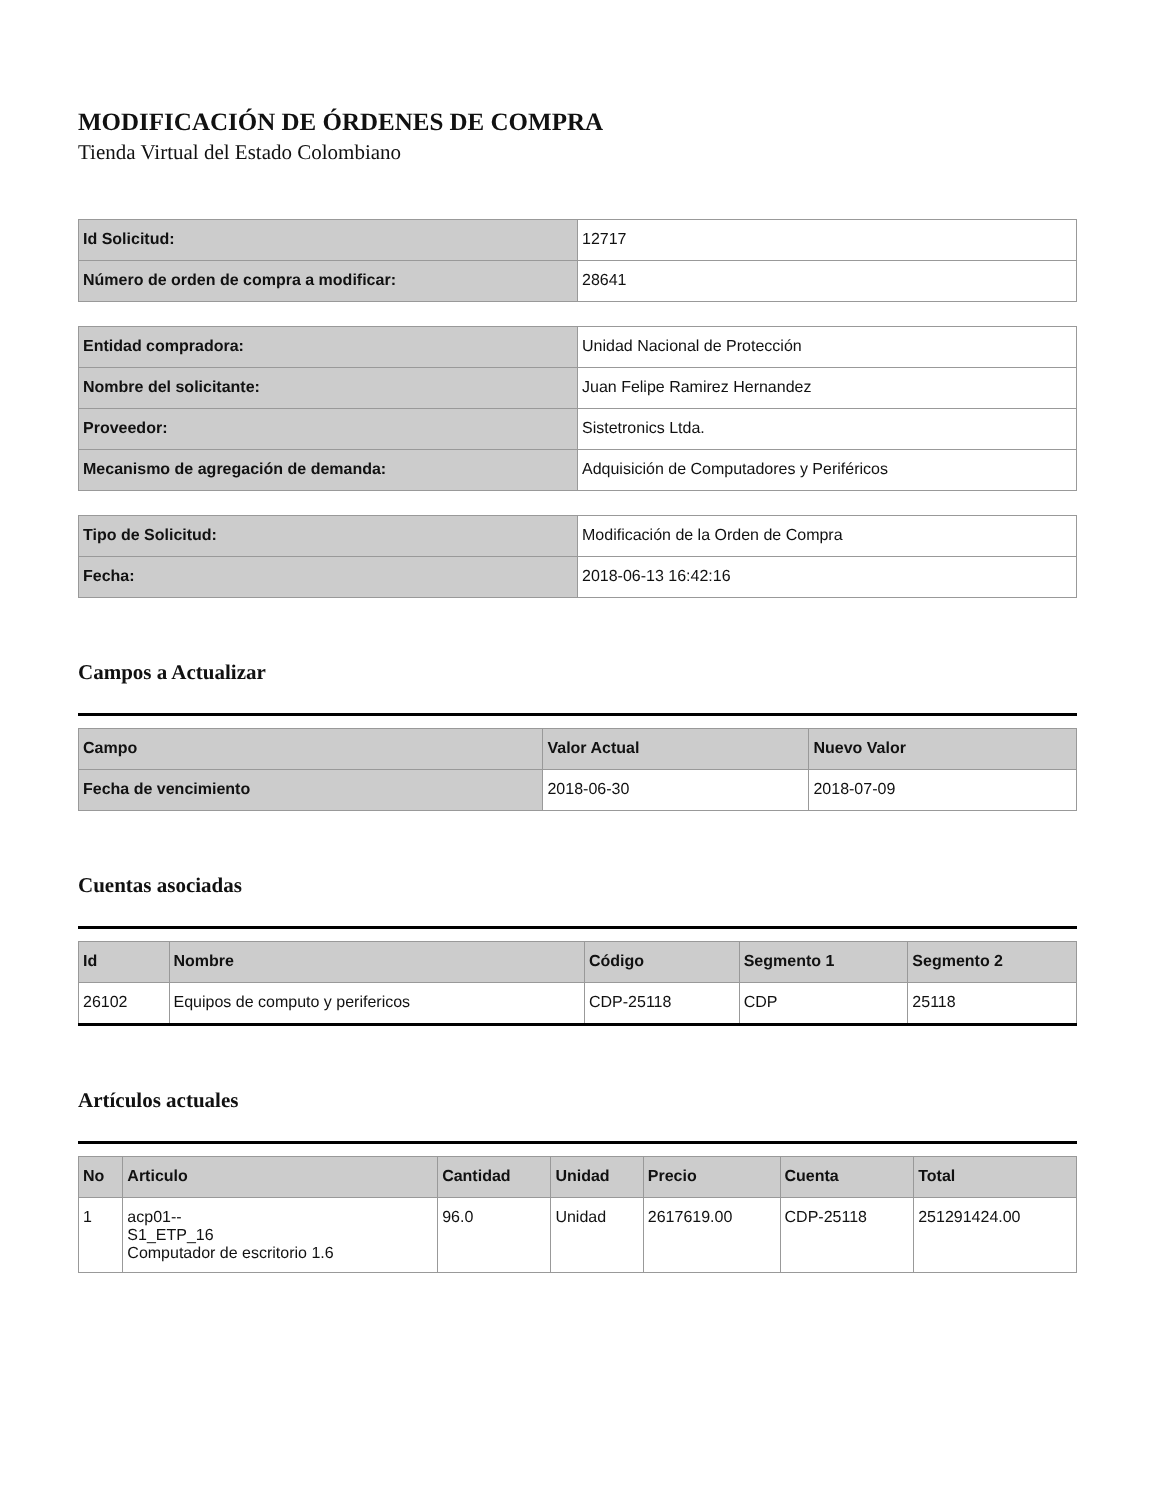MODIFICACIÓN DE ÓRDENES DE COMPRA
Tienda Virtual del Estado Colombiano
| Id Solicitud: | 12717 |
| Número de orden de compra a modificar: | 28641 |
| Entidad compradora: | Unidad Nacional de Protección |
| Nombre del solicitante: | Juan Felipe Ramirez Hernandez |
| Proveedor: | Sistetronics Ltda. |
| Mecanismo de agregación de demanda: | Adquisición de Computadores y Periféricos |
| Tipo de Solicitud: | Modificación de la Orden de Compra |
| Fecha: | 2018-06-13 16:42:16 |
Campos a Actualizar
| Campo | Valor Actual | Nuevo Valor |
| --- | --- | --- |
| Fecha de vencimiento | 2018-06-30 | 2018-07-09 |
Cuentas asociadas
| Id | Nombre | Código | Segmento 1 | Segmento 2 |
| --- | --- | --- | --- | --- |
| 26102 | Equipos de computo y perifericos | CDP-25118 | CDP | 25118 |
Artículos actuales
| No | Articulo | Cantidad | Unidad | Precio | Cuenta | Total |
| --- | --- | --- | --- | --- | --- | --- |
| 1 | acp01-- S1_ETP_16 Computador de escritorio 1.6 | 96.0 | Unidad | 2617619.00 | CDP-25118 | 251291424.00 |